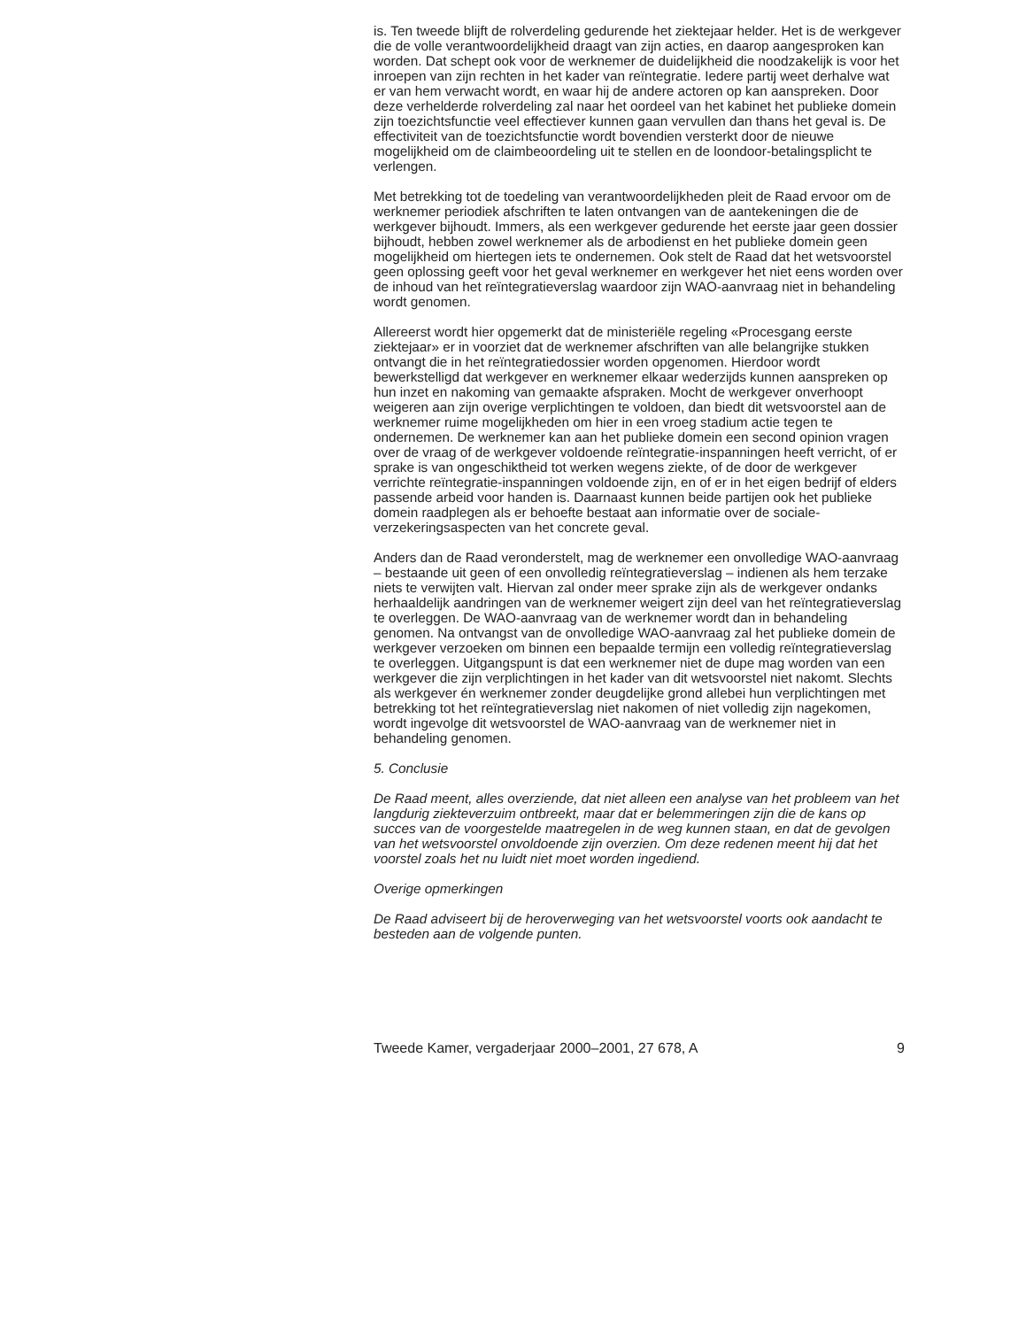is. Ten tweede blijft de rolverdeling gedurende het ziektejaar helder. Het is de werkgever die de volle verantwoordelijkheid draagt van zijn acties, en daarop aangesproken kan worden. Dat schept ook voor de werknemer de duidelijkheid die noodzakelijk is voor het inroepen van zijn rechten in het kader van reïntegratie. Iedere partij weet derhalve wat er van hem verwacht wordt, en waar hij de andere actoren op kan aanspreken. Door deze verhelderde rolverdeling zal naar het oordeel van het kabinet het publieke domein zijn toezichtsfunctie veel effectiever kunnen gaan vervullen dan thans het geval is. De effectiviteit van de toezichtsfunctie wordt bovendien versterkt door de nieuwe mogelijkheid om de claimbeoordeling uit te stellen en de loondoor-betalingsplicht te verlengen.
Met betrekking tot de toedeling van verantwoordelijkheden pleit de Raad ervoor om de werknemer periodiek afschriften te laten ontvangen van de aantekeningen die de werkgever bijhoudt. Immers, als een werkgever gedurende het eerste jaar geen dossier bijhoudt, hebben zowel werknemer als de arbodienst en het publieke domein geen mogelijkheid om hiertegen iets te ondernemen. Ook stelt de Raad dat het wetsvoorstel geen oplossing geeft voor het geval werknemer en werkgever het niet eens worden over de inhoud van het reïntegratieverslag waardoor zijn WAO-aanvraag niet in behandeling wordt genomen.
Allereerst wordt hier opgemerkt dat de ministeriële regeling «Procesgang eerste ziektejaar» er in voorziet dat de werknemer afschriften van alle belangrijke stukken ontvangt die in het reïntegratiedossier worden opgenomen. Hierdoor wordt bewerkstelligd dat werkgever en werknemer elkaar wederzijds kunnen aanspreken op hun inzet en nakoming van gemaakte afspraken. Mocht de werkgever onverhoopt weigeren aan zijn overige verplichtingen te voldoen, dan biedt dit wetsvoorstel aan de werknemer ruime mogelijkheden om hier in een vroeg stadium actie tegen te ondernemen. De werknemer kan aan het publieke domein een second opinion vragen over de vraag of de werkgever voldoende reïntegratie-inspanningen heeft verricht, of er sprake is van ongeschiktheid tot werken wegens ziekte, of de door de werkgever verrichte reïntegratie-inspanningen voldoende zijn, en of er in het eigen bedrijf of elders passende arbeid voor handen is. Daarnaast kunnen beide partijen ook het publieke domein raadplegen als er behoefte bestaat aan informatie over de sociale-verzekeringsaspecten van het concrete geval.
Anders dan de Raad veronderstelt, mag de werknemer een onvolledige WAO-aanvraag – bestaande uit geen of een onvolledig reïntegratieverslag – indienen als hem terzake niets te verwijten valt. Hiervan zal onder meer sprake zijn als de werkgever ondanks herhaaldelijk aandringen van de werknemer weigert zijn deel van het reïntegratieverslag te overleggen. De WAO-aanvraag van de werknemer wordt dan in behandeling genomen. Na ontvangst van de onvolledige WAO-aanvraag zal het publieke domein de werkgever verzoeken om binnen een bepaalde termijn een volledig reïntegratieverslag te overleggen. Uitgangspunt is dat een werknemer niet de dupe mag worden van een werkgever die zijn verplichtingen in het kader van dit wetsvoorstel niet nakomt. Slechts als werkgever én werknemer zonder deugdelijke grond allebei hun verplichtingen met betrekking tot het reïntegratieverslag niet nakomen of niet volledig zijn nagekomen, wordt ingevolge dit wetsvoorstel de WAO-aanvraag van de werknemer niet in behandeling genomen.
5. Conclusie
De Raad meent, alles overziende, dat niet alleen een analyse van het probleem van het langdurig ziekteverzuim ontbreekt, maar dat er belemmeringen zijn die de kans op succes van de voorgestelde maatregelen in de weg kunnen staan, en dat de gevolgen van het wetsvoorstel onvoldoende zijn overzien. Om deze redenen meent hij dat het voorstel zoals het nu luidt niet moet worden ingediend.
Overige opmerkingen
De Raad adviseert bij de heroverweging van het wetsvoorstel voorts ook aandacht te besteden aan de volgende punten.
Tweede Kamer, vergaderjaar 2000–2001, 27 678, A 9